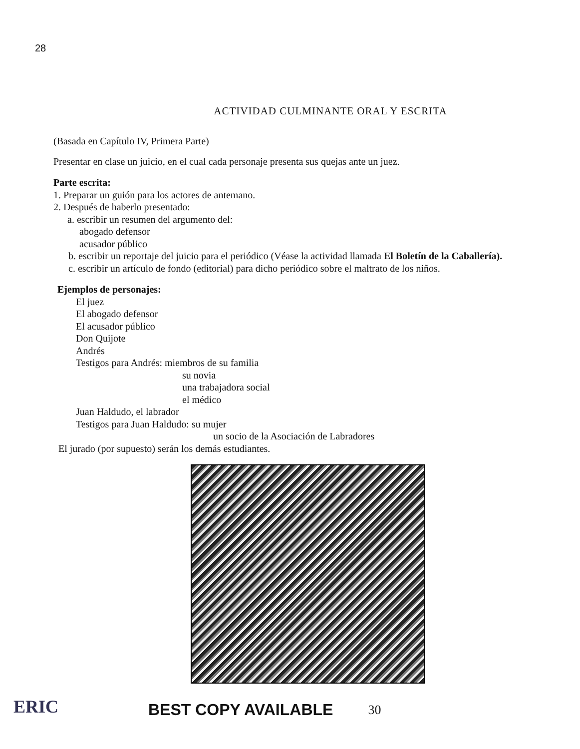28
ACTIVIDAD CULMINANTE ORAL Y ESCRITA
(Basada en Capítulo IV, Primera Parte)
Presentar en clase un juicio, en el cual cada personaje presenta sus quejas ante un juez.
Parte escrita:
1. Preparar un guión para los actores de antemano.
2. Después de haberlo presentado:
a. escribir un resumen del argumento del:
abogado defensor
acusador público
b. escribir un reportaje del juicio para el periódico (Véase la actividad llamada El Boletín de la Caballería).
c. escribir un artículo de fondo (editorial) para dicho periódico sobre el maltrato de los niños.
Ejemplos de personajes:
El juez
El abogado defensor
El acusador público
Don Quijote
Andrés
Testigos para Andrés: miembros de su familia
su novia
una trabajadora social
el médico
Juan Haldudo, el labrador
Testigos para Juan Haldudo: su mujer
un socio de la Asociación de Labradores
El jurado (por supuesto) serán los demás estudiantes.
ERIC
BEST COPY AVAILABLE
30